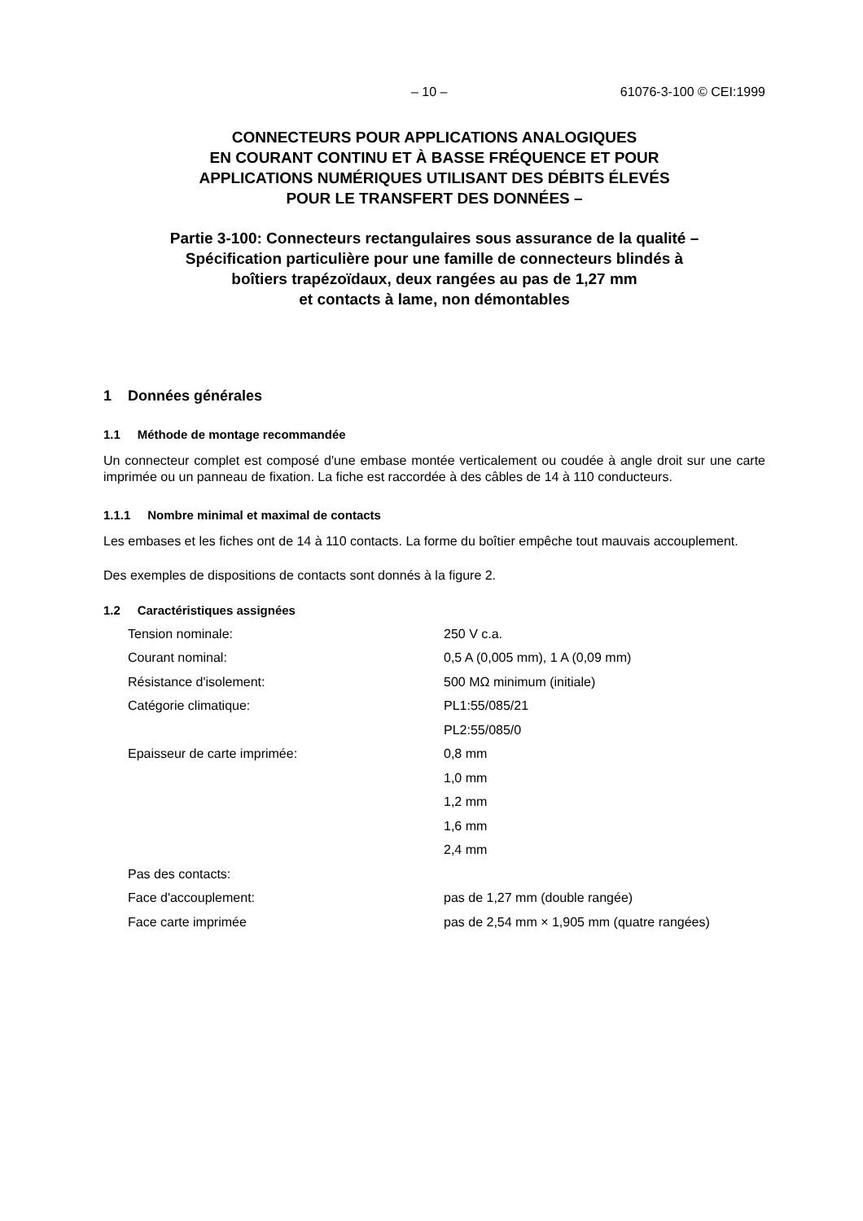– 10 – 61076-3-100 © CEI:1999
CONNECTEURS POUR APPLICATIONS ANALOGIQUES
EN COURANT CONTINU ET À BASSE FRÉQUENCE ET POUR
APPLICATIONS NUMÉRIQUES UTILISANT DES DÉBITS ÉLEVÉS
POUR LE TRANSFERT DES DONNÉES –
Partie 3-100: Connecteurs rectangulaires sous assurance de la qualité –
Spécification particulière pour une famille de connecteurs blindés à
boîtiers trapézoïdaux, deux rangées au pas de 1,27 mm
et contacts à lame, non démontables
1 Données générales
1.1 Méthode de montage recommandée
Un connecteur complet est composé d'une embase montée verticalement ou coudée à angle droit sur une carte imprimée ou un panneau de fixation. La fiche est raccordée à des câbles de 14 à 110 conducteurs.
1.1.1 Nombre minimal et maximal de contacts
Les embases et les fiches ont de 14 à 110 contacts. La forme du boîtier empêche tout mauvais accouplement.
Des exemples de dispositions de contacts sont donnés à la figure 2.
1.2 Caractéristiques assignées
| Tension nominale: | 250 V c.a. |
| Courant nominal: | 0,5 A (0,005 mm), 1 A (0,09 mm) |
| Résistance d'isolement: | 500 MΩ minimum (initiale) |
| Catégorie climatique: | PL1:55/085/21 |
| | PL2:55/085/0 |
| Epaisseur de carte imprimée: | 0,8 mm |
| | 1,0 mm |
| | 1,2 mm |
| | 1,6 mm |
| | 2,4 mm |
| Pas des contacts: | |
| Face d'accouplement: | pas de 1,27 mm (double rangée) |
| Face carte imprimée | pas de 2,54 mm × 1,905 mm (quatre rangées) |